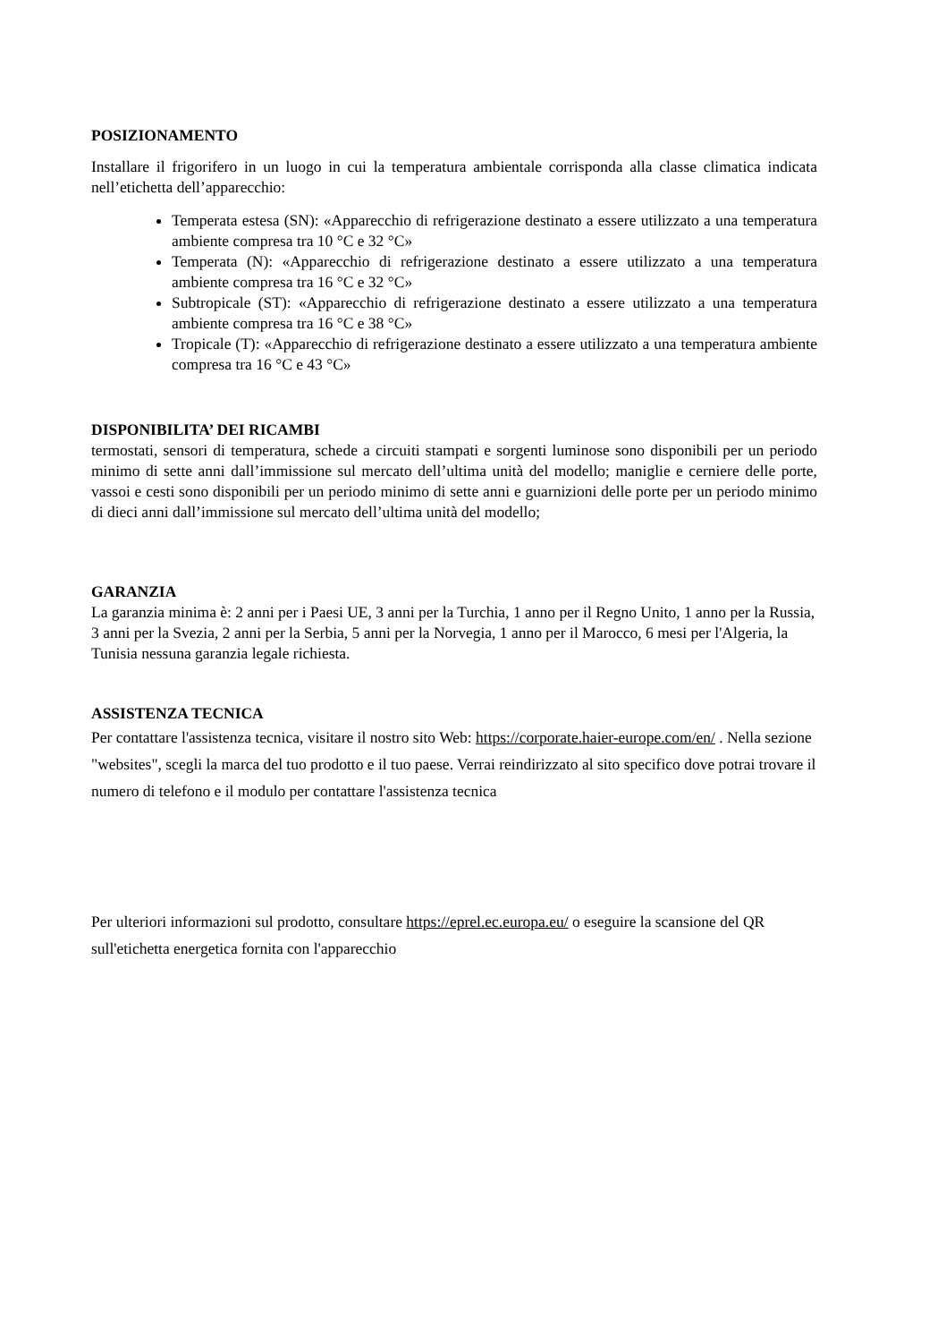POSIZIONAMENTO
Installare il frigorifero in un luogo in cui la temperatura ambientale corrisponda alla classe climatica indicata nell’etichetta dell’apparecchio:
Temperata estesa (SN): «Apparecchio di refrigerazione destinato a essere utilizzato a una temperatura ambiente compresa tra 10 °C e 32 °C»
Temperata (N): «Apparecchio di refrigerazione destinato a essere utilizzato a una temperatura ambiente compresa tra 16 °C e 32 °C»
Subtropicale (ST): «Apparecchio di refrigerazione destinato a essere utilizzato a una temperatura ambiente compresa tra 16 °C e 38 °C»
Tropicale (T): «Apparecchio di refrigerazione destinato a essere utilizzato a una temperatura ambiente compresa tra 16 °C e 43 °C»
DISPONIBILITA’ DEI RICAMBI
termostati, sensori di temperatura, schede a circuiti stampati e sorgenti luminose sono disponibili per un periodo minimo di sette anni dall’immissione sul mercato dell’ultima unità del modello; maniglie e cerniere delle porte, vassoi e cesti sono disponibili per un periodo minimo di sette anni e guarnizioni delle porte per un periodo minimo di dieci anni dall’immissione sul mercato dell’ultima unità del modello;
GARANZIA
La garanzia minima è: 2 anni per i Paesi UE, 3 anni per la Turchia, 1 anno per il Regno Unito, 1 anno per la Russia, 3 anni per la Svezia, 2 anni per la Serbia, 5 anni per la Norvegia, 1 anno per il Marocco, 6 mesi per l'Algeria, la Tunisia nessuna garanzia legale richiesta.
ASSISTENZA TECNICA
Per contattare l'assistenza tecnica, visitare il nostro sito Web: https://corporate.haier-europe.com/en/ . Nella sezione "websites", scegli la marca del tuo prodotto e il tuo paese. Verrai reindirizzato al sito specifico dove potrai trovare il numero di telefono e il modulo per contattare l'assistenza tecnica
Per ulteriori informazioni sul prodotto, consultare https://eprel.ec.europa.eu/ o eseguire la scansione del QR sull'etichetta energetica fornita con l'apparecchio